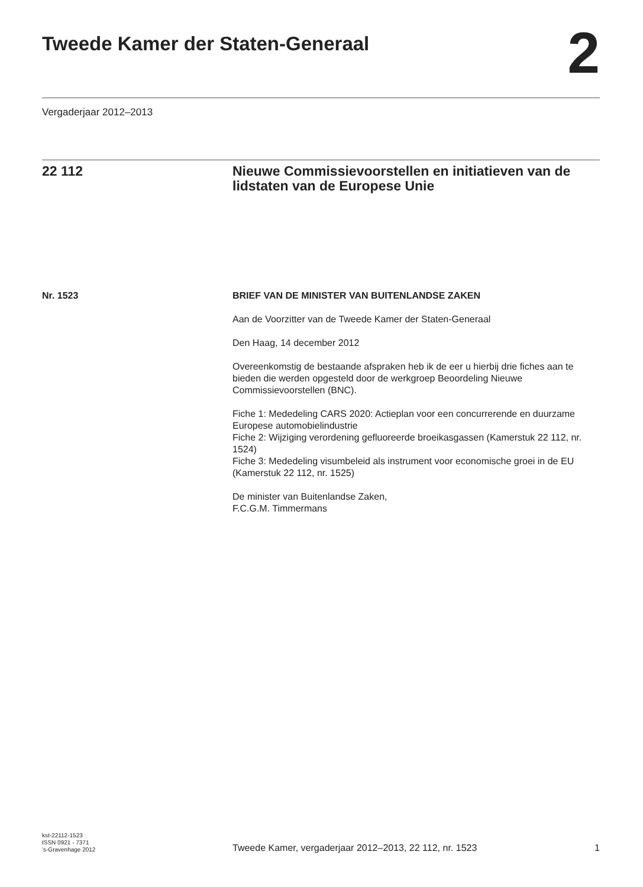Tweede Kamer der Staten-Generaal
2
Vergaderjaar 2012–2013
22 112 Nieuwe Commissievoorstellen en initiatieven van de lidstaten van de Europese Unie
Nr. 1523 BRIEF VAN DE MINISTER VAN BUITENLANDSE ZAKEN
Aan de Voorzitter van de Tweede Kamer der Staten-Generaal
Den Haag, 14 december 2012
Overeenkomstig de bestaande afspraken heb ik de eer u hierbij drie fiches aan te bieden die werden opgesteld door de werkgroep Beoordeling Nieuwe Commissievoorstellen (BNC).
Fiche 1: Mededeling CARS 2020: Actieplan voor een concurrerende en duurzame Europese automobielindustrie
Fiche 2: Wijziging verordening gefluoreerde broeikasgassen (Kamerstuk 22 112, nr. 1524)
Fiche 3: Mededeling visumbeleid als instrument voor economische groei in de EU (Kamerstuk 22 112, nr. 1525)
De minister van Buitenlandse Zaken,
F.C.G.M. Timmermans
kst-22112-1523
ISSN 0921 - 7371
’s-Gravenhage 2012
Tweede Kamer, vergaderjaar 2012–2013, 22 112, nr. 1523 1